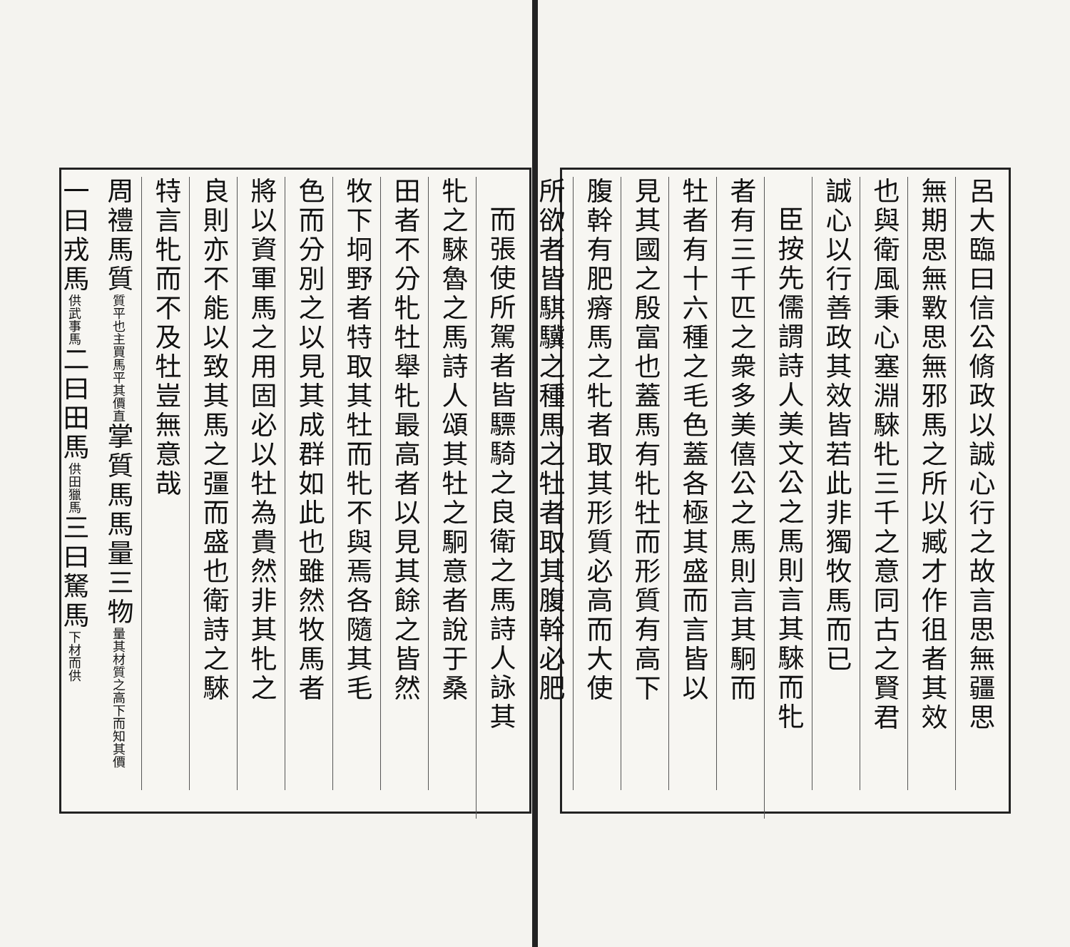呂大臨曰信公脩政以誠心行之故言思無疆思
無期思無斁思無邪馬之所以臧才作徂者其效
也與衛風秉心塞淵騋牝三千之意同古之賢君
誠心以行善政其效皆若此非獨牧馬而已
臣按先儒謂詩人美文公之馬則言其騋而牝
者有三千匹之衆多美僖公之馬則言其駉而
牡者有十六種之毛色蓋各極其盛而言皆以
見其國之殷富也蓋馬有牝牡而形質有高下
腹幹有肥瘠馬之牝者取其形質必高而大使
所欲者皆騏驥之種馬之牡者取其腹幹必肥
而張使所駕者皆驃騎之良衛之馬詩人詠其
牝之騋魯之馬詩人頌其牡之駉意者說于桑
田者不分牝牡舉牝最高者以見其餘之皆然
牧下坰野者特取其牡而牝不與焉各隨其毛
色而分別之以見其成群如此也雖然牧馬者
將以資軍馬之用固必以牡為貴然非其牝之
良則亦不能以致其馬之彊而盛也衛詩之騋
特言牝而不及牡豈無意哉
周禮馬質質平也主買馬平其價直掌質馬馬量三物量其材質之高下而知其價一曰戎馬供武事馬二曰田馬供田獵馬三曰駑馬下材而供